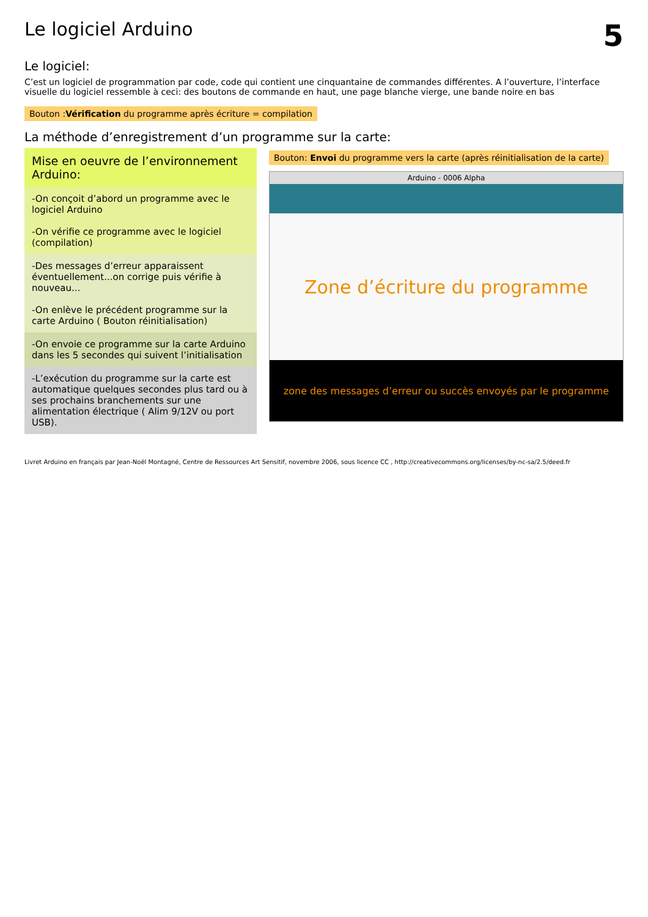Le logiciel Arduino
5
Le logiciel:
C’est un logiciel de programmation par code, code qui contient une cinquantaine de commandes différentes. A l’ouverture, l’interface visuelle du logiciel ressemble à ceci: des boutons de commande en haut, une page blanche vierge, une bande noire en bas
Bouton :Vérification du programme après écriture = compilation
La méthode d’enregistrement d’un programme sur la carte:
Mise en oeuvre de l’environnement Arduino:
-On conçoit d’abord un programme avec le logiciel Arduino
-On vérifie ce programme avec le logiciel (compilation)
-Des messages d’erreur apparaissent éventuellement...on corrige puis vérifie à nouveau...
-On enlève le précédent programme sur la carte Arduino ( Bouton réinitialisation)
-On envoie ce programme sur la carte Arduino dans les 5 secondes qui suivent l’initialisation
-L’exécution du programme sur la carte est automatique quelques secondes plus tard ou à ses prochains branchements sur une alimentation électrique ( Alim 9/12V ou port USB).
Bouton: Envoi du programme vers la carte (après réinitialisation de la carte)
Arduino - 0006 Alpha
Zone d’écriture du programme
zone des messages d’erreur ou succès envoyés par le programme
Livret Arduino en français par Jean-Noël Montagné, Centre de Ressources Art Sensitif, novembre 2006, sous licence CC , http://creativecommons.org/licenses/by-nc-sa/2.5/deed.fr